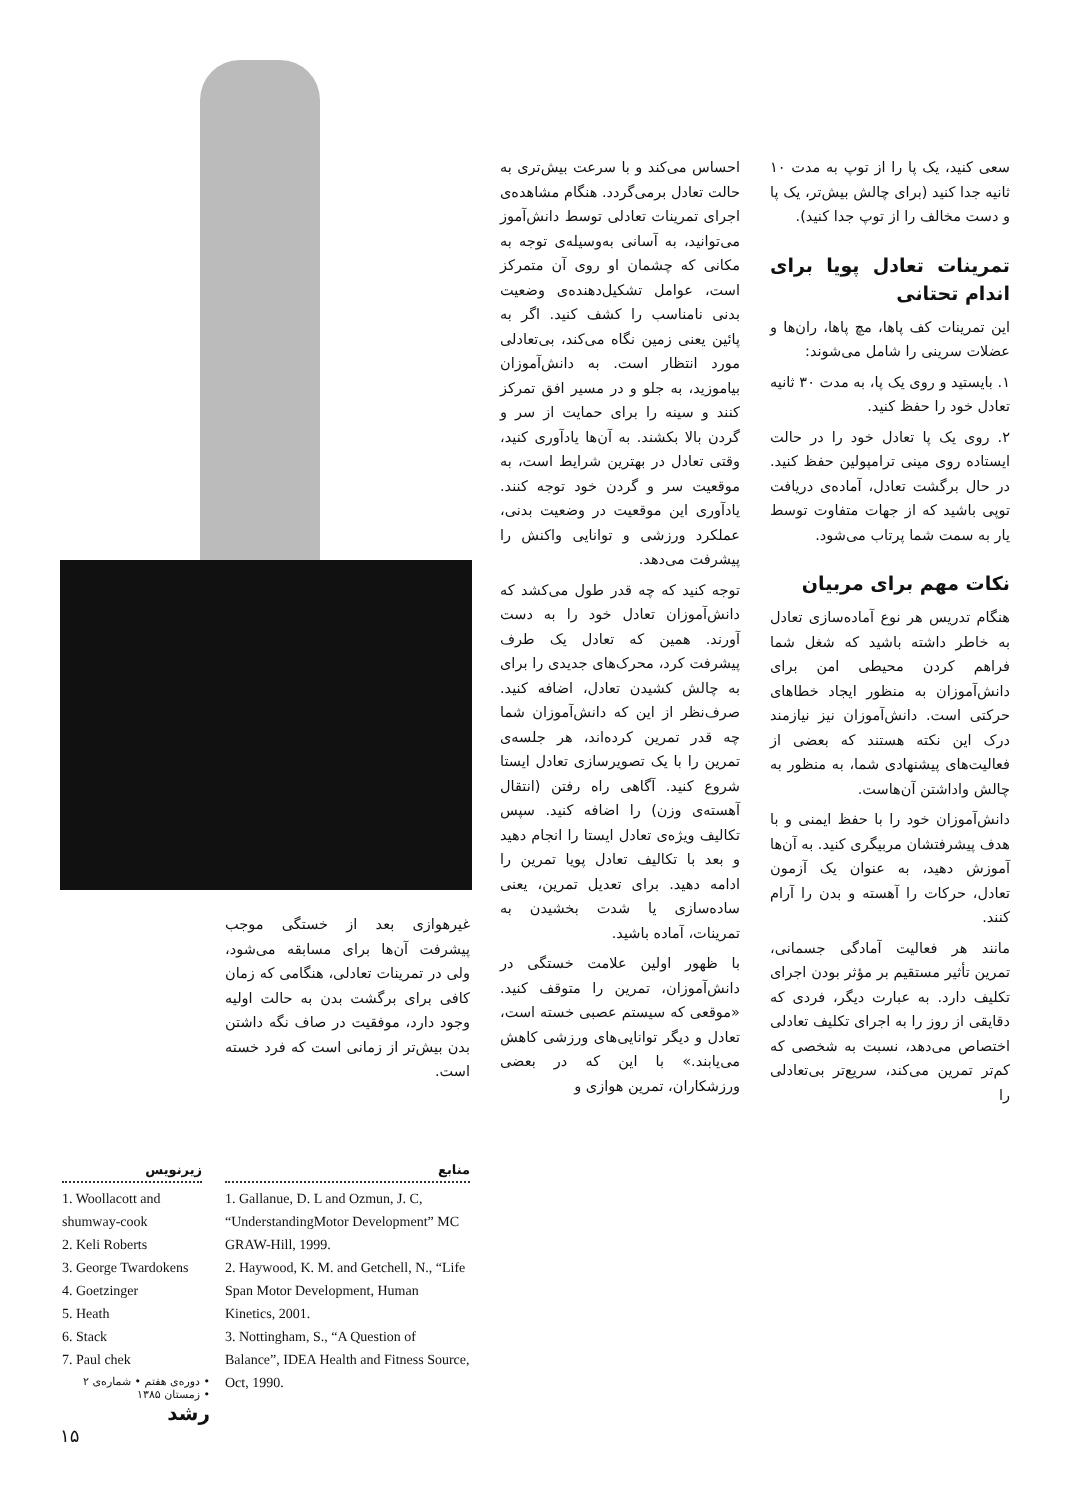سعی کنید، یک پا را از توپ به مدت ۱۰ ثانیه جدا کنید (برای چالش بیش‌تر، یک پا و دست مخالف را از توپ جدا کنید).
تمرینات تعادل پویا برای اندام تحتانی
این تمرینات کف پاها، مچ پاها، ران‌ها و عضلات سرینی را شامل می‌شوند:
۱. بایستید و روی یک پا، به مدت ۳۰ ثانیه تعادل خود را حفظ کنید.
۲. روی یک پا تعادل خود را در حالت ایستاده روی مینی ترامپولین حفظ کنید. در حال برگشت تعادل، آماده‌ی دریافت توپی باشید که از جهات متفاوت توسط یار به سمت شما پرتاب می‌شود.
نکات مهم برای مربیان
هنگام تدریس هر نوع آماده‌سازی تعادل به خاطر داشته باشید که شغل شما فراهم کردن محیطی امن برای دانش‌آموزان به منظور ایجاد خطاهای حرکتی است. دانش‌آموزان نیز نیازمند درک این نکته هستند که بعضی از فعالیت‌های پیشنهادی شما، به منظور به چالش واداشتن آن‌هاست.
دانش‌آموزان خود را با حفظ ایمنی و با هدف پیشرفتشان مربیگری کنید. به آن‌ها آموزش دهید، به عنوان یک آزمون تعادل، حرکات را آهسته و بدن را آرام کنند.
مانند هر فعالیت آمادگی جسمانی، تمرین تأثیر مستقیم بر مؤثر بودن اجرای تکلیف دارد. به عبارت دیگر، فردی که دقایقی از روز را به اجرای تکلیف تعادلی اختصاص می‌دهد، نسبت به شخصی که کم‌تر تمرین می‌کند، سریع‌تر بی‌تعادلی را
احساس می‌کند و با سرعت بیش‌تری به حالت تعادل برمی‌گردد. هنگام مشاهده‌ی اجرای تمرینات تعادلی توسط دانش‌آموز می‌توانید، به آسانی به‌وسیله‌ی توجه به مکانی که چشمان او روی آن متمرکز است، عوامل تشکیل‌دهنده‌ی وضعیت بدنی نامناسب را کشف کنید. اگر به پائین یعنی زمین نگاه می‌کند، بی‌تعادلی مورد انتظار است. به دانش‌آموزان بیاموزید، به جلو و در مسیر افق تمرکز کنند و سینه را برای حمایت از سر و گردن بالا بکشند. به آن‌ها یادآوری کنید، وقتی تعادل در بهترین شرایط است، به موقعیت سر و گردن خود توجه کنند. یادآوری این موقعیت در وضعیت بدنی، عملکرد ورزشی و توانایی واکنش را پیشرفت می‌دهد.
توجه کنید که چه قدر طول می‌کشد که دانش‌آموزان تعادل خود را به دست آورند. همین که تعادل یک طرف پیشرفت کرد، محرک‌های جدیدی را برای به چالش کشیدن تعادل، اضافه کنید. صرف‌نظر از این که دانش‌آموزان شما چه قدر تمرین کرده‌اند، هر جلسه‌ی تمرین را با یک تصویرسازی تعادل ایستا شروع کنید. آگاهی راه رفتن (انتقال آهسته‌ی وزن) را اضافه کنید. سپس تکالیف ویژه‌ی تعادل ایستا را انجام دهید و بعد با تکالیف تعادل پویا تمرین را ادامه دهید. برای تعدیل تمرین، یعنی ساده‌سازی یا شدت بخشیدن به تمرینات، آماده باشید.
با ظهور اولین علامت خستگی در دانش‌آموزان، تمرین را متوقف کنید. «موقعی که سیستم عصبی خسته است، تعادل و دیگر توانایی‌های ورزشی کاهش می‌یابند.» با این که در بعضی ورزشکاران، تمرین هوازی و
غیرهوازی بعد از خستگی موجب پیشرفت آن‌ها برای مسابقه می‌شود، ولی در تمرینات تعادلی، هنگامی که زمان کافی برای برگشت بدن به حالت اولیه وجود دارد، موفقیت در صاف نگه داشتن بدن بیش‌تر از زمانی است که فرد خسته است.
منابع
1. Gallanue, D. L and Ozmun, J. C, “UnderstandingMotor Development” MC GRAW-Hill, 1999.
2. Haywood, K. M. and Getchell, N., “Life Span Motor Development, Human Kinetics, 2001.
3. Nottingham, S., “A Question of Balance”, IDEA Health and Fitness Source, Oct, 1990.
زیرنویس
1. Woollacott and shumway-cook
2. Keli Roberts
3. George Twardokens
4. Goetzinger
5. Heath
6. Stack
7. Paul chek
• دوره‌ی هفتم • شماره‌ی ۲
• زمستان ۱۳۸۵
رشد
۱۵